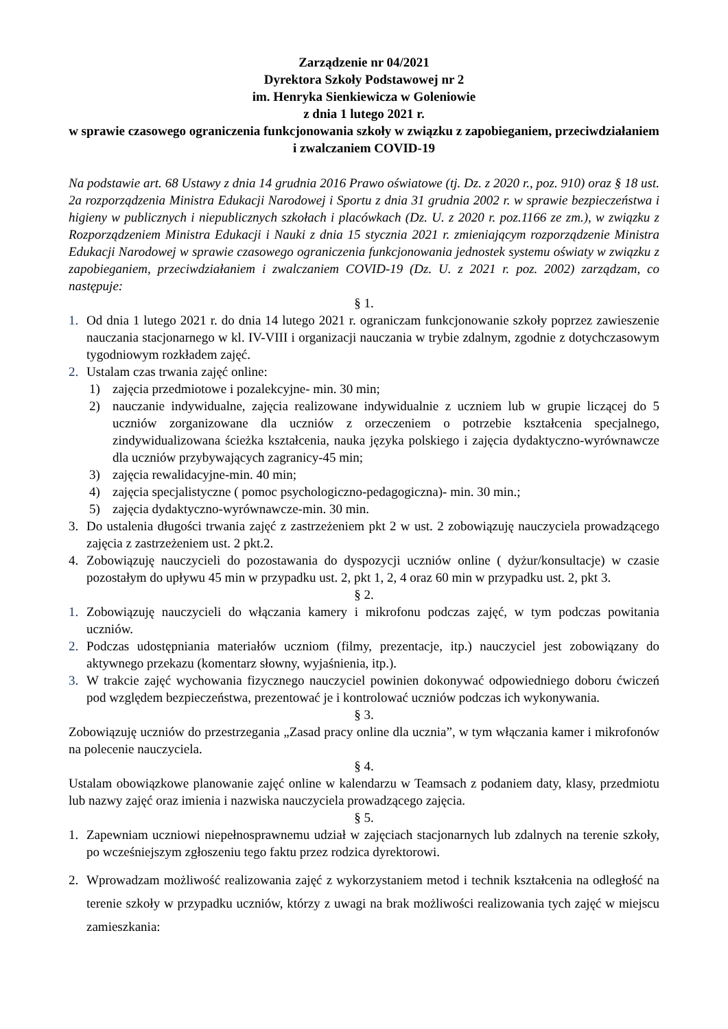Zarządzenie nr 04/2021
Dyrektora Szkoły Podstawowej nr 2
im. Henryka Sienkiewicza w Goleniowie
z dnia 1 lutego 2021 r.
w sprawie czasowego ograniczenia funkcjonowania szkoły w związku z zapobieganiem, przeciwdziałaniem i zwalczaniem COVID-19
Na podstawie art. 68 Ustawy z dnia 14 grudnia 2016 Prawo oświatowe (tj. Dz. z 2020 r., poz. 910) oraz § 18 ust. 2a rozporządzenia Ministra Edukacji Narodowej i Sportu z dnia 31 grudnia 2002 r. w sprawie bezpieczeństwa i higieny w publicznych i niepublicznych szkołach i placówkach (Dz. U. z 2020 r. poz.1166 ze zm.), w związku z Rozporządzeniem Ministra Edukacji i Nauki z dnia 15 stycznia 2021 r. zmieniającym rozporządzenie Ministra Edukacji Narodowej w sprawie czasowego ograniczenia funkcjonowania jednostek systemu oświaty w związku z zapobieganiem, przeciwdziałaniem i zwalczaniem COVID-19 (Dz. U. z 2021 r. poz. 2002) zarządzam, co następuje:
§ 1.
1. Od dnia 1 lutego 2021 r. do dnia 14 lutego 2021 r. ograniczam funkcjonowanie szkoły poprzez zawieszenie nauczania stacjonarnego w kl. IV-VIII i organizacji nauczania w trybie zdalnym, zgodnie z dotychczasowym tygodniowym rozkładem zajęć.
2. Ustalam czas trwania zajęć online:
1) zajęcia przedmiotowe i pozalekcyjne- min. 30 min;
2) nauczanie indywidualne, zajęcia realizowane indywidualnie z uczniem lub w grupie liczącej do 5 uczniów zorganizowane dla uczniów z orzeczeniem o potrzebie kształcenia specjalnego, zindywidualizowana ścieżka kształcenia, nauka języka polskiego i zajęcia dydaktyczno-wyrównawcze dla uczniów przybywających zagranicy-45 min;
3) zajęcia rewalidacyjne-min. 40 min;
4) zajęcia specjalistyczne ( pomoc psychologiczno-pedagogiczna)- min. 30 min.;
5) zajęcia dydaktyczno-wyrównawcze-min. 30 min.
3. Do ustalenia długości trwania zajęć z zastrzeżeniem pkt 2 w ust. 2 zobowiązuję nauczyciela prowadzącego zajęcia z zastrzeżeniem ust. 2 pkt.2.
4. Zobowiązuję nauczycieli do pozostawania do dyspozycji uczniów online ( dyżur/konsultacje) w czasie pozostałym do upływu 45 min w przypadku ust. 2, pkt 1, 2, 4 oraz 60 min w przypadku ust. 2, pkt 3.
§ 2.
1. Zobowiązuję nauczycieli do włączania kamery i mikrofonu podczas zajęć, w tym podczas powitania uczniów.
2. Podczas udostępniania materiałów uczniom (filmy, prezentacje, itp.) nauczyciel jest zobowiązany do aktywnego przekazu (komentarz słowny, wyjaśnienia, itp.).
3. W trakcie zajęć wychowania fizycznego nauczyciel powinien dokonywać odpowiedniego doboru ćwiczeń pod względem bezpieczeństwa, prezentować je i kontrolować uczniów podczas ich wykonywania.
§ 3.
Zobowiązuję uczniów do przestrzegania „Zasad pracy online dla ucznia”, w tym włączania kamer i mikrofonów na polecenie nauczyciela.
§ 4.
Ustalam obowiązkowe planowanie zajęć online w kalendarzu w Teamsach z podaniem daty, klasy, przedmiotu lub nazwy zajęć oraz imienia i nazwiska nauczyciela prowadzącego zajęcia.
§ 5.
1. Zapewniam uczniowi niepełnosprawnemu udział w zajęciach stacjonarnych lub zdalnych na terenie szkoły, po wcześniejszym zgłoszeniu tego faktu przez rodzica dyrektorowi.
2. Wprowadzam możliwość realizowania zajęć z wykorzystaniem metod i technik kształcenia na odległość na terenie szkoły w przypadku uczniów, którzy z uwagi na brak możliwości realizowania tych zajęć w miejscu zamieszkania: